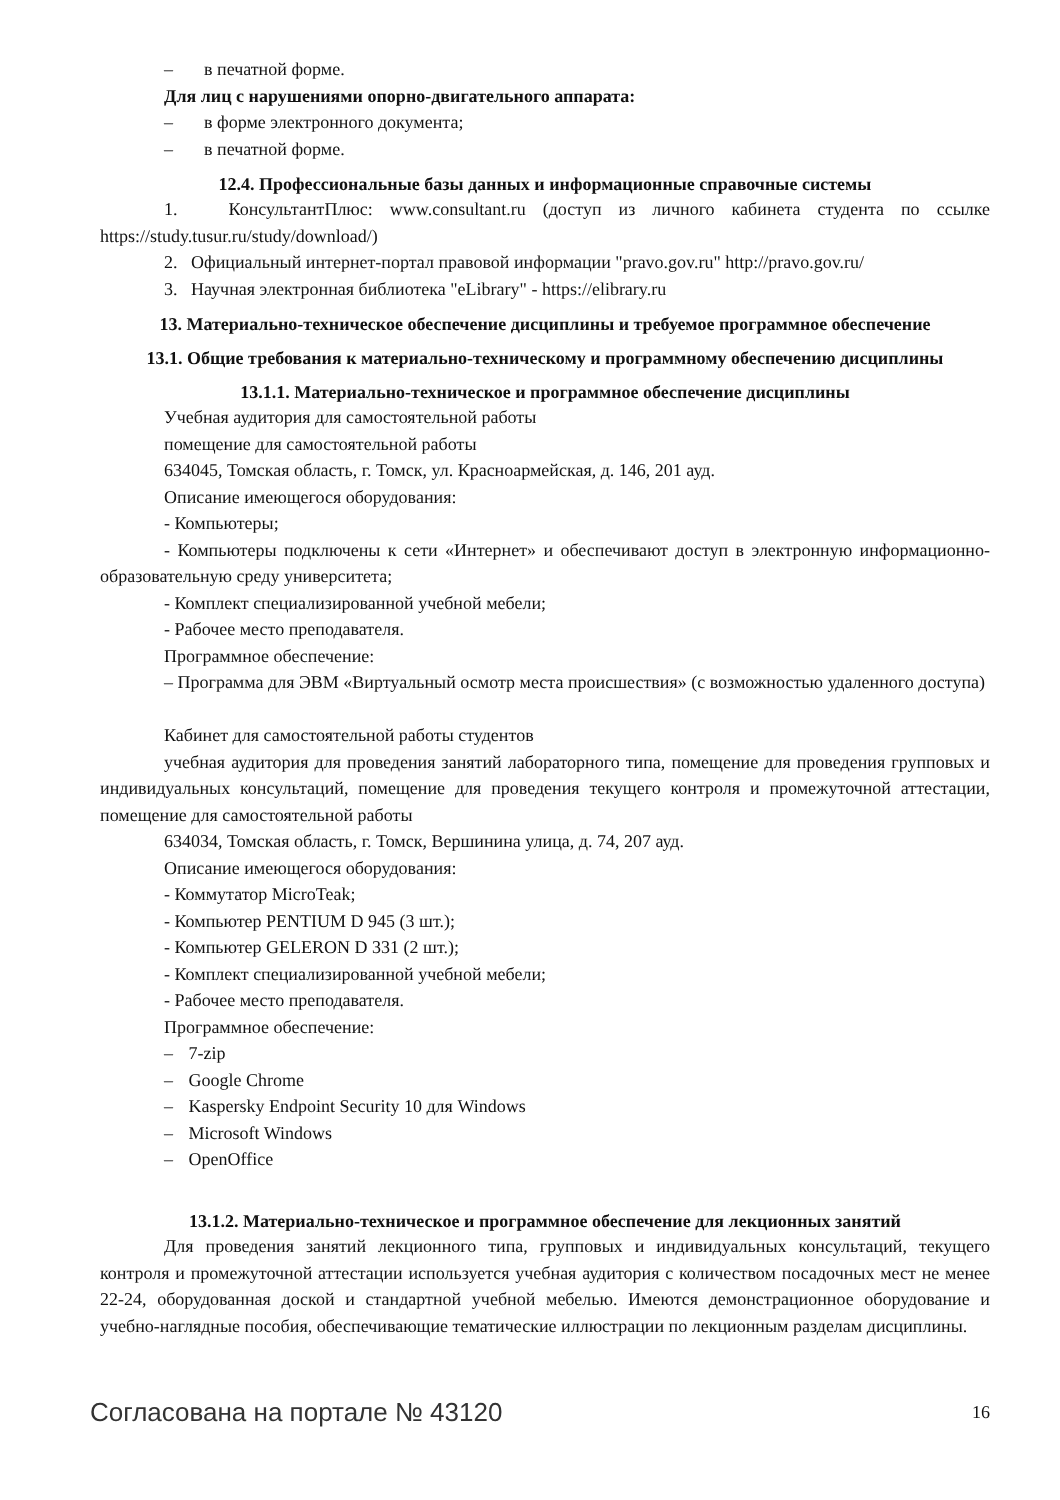– в печатной форме.
Для лиц с нарушениями опорно-двигательного аппарата:
– в форме электронного документа;
– в печатной форме.
12.4. Профессиональные базы данных и информационные справочные системы
1. КонсультантПлюс: www.consultant.ru (доступ из личного кабинета студента по ссылке https://study.tusur.ru/study/download/)
2. Официальный интернет-портал правовой информации "pravo.gov.ru" http://pravo.gov.ru/
3. Научная электронная библиотека "eLibrary" - https://elibrary.ru
13. Материально-техническое обеспечение дисциплины и требуемое программное обеспечение
13.1. Общие требования к материально-техническому и программному обеспечению дисциплины
13.1.1. Материально-техническое и программное обеспечение дисциплины
Учебная аудитория для самостоятельной работы
помещение для самостоятельной работы
634045, Томская область, г. Томск, ул. Красноармейская, д. 146, 201 ауд.
Описание имеющегося оборудования:
- Компьютеры;
- Компьютеры подключены к сети «Интернет» и обеспечивают доступ в электронную информационно-образовательную среду университета;
- Комплект специализированной учебной мебели;
- Рабочее место преподавателя.
Программное обеспечение:
– Программа для ЭВМ «Виртуальный осмотр места происшествия» (с возможностью удаленного доступа)
Кабинет для самостоятельной работы студентов
учебная аудитория для проведения занятий лабораторного типа, помещение для проведения групповых и индивидуальных консультаций, помещение для проведения текущего контроля и промежуточной аттестации, помещение для самостоятельной работы
634034, Томская область, г. Томск, Вершинина улица, д. 74, 207 ауд.
Описание имеющегося оборудования:
- Коммутатор MicroTeak;
- Компьютер PENTIUM D 945 (3 шт.);
- Компьютер GELERON D 331 (2 шт.);
- Комплект специализированной учебной мебели;
- Рабочее место преподавателя.
Программное обеспечение:
– 7-zip
– Google Chrome
– Kaspersky Endpoint Security 10 для Windows
– Microsoft Windows
– OpenOffice
13.1.2. Материально-техническое и программное обеспечение для лекционных занятий
Для проведения занятий лекционного типа, групповых и индивидуальных консультаций, текущего контроля и промежуточной аттестации используется учебная аудитория с количеством посадочных мест не менее 22-24, оборудованная доской и стандартной учебной мебелью. Имеются демонстрационное оборудование и учебно-наглядные пособия, обеспечивающие тематические иллюстрации по лекционным разделам дисциплины.
Согласована на портале № 43120
16